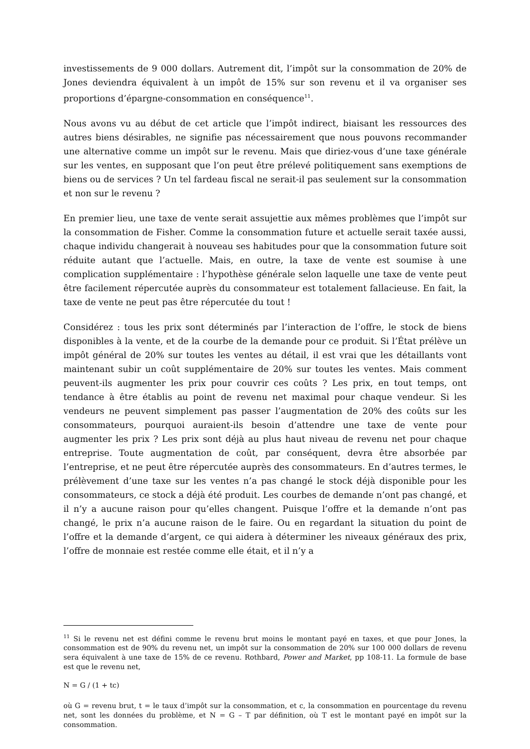investissements de 9 000 dollars. Autrement dit, l’impôt sur la consommation de 20% de Jones deviendra équivalent à un impôt de 15% sur son revenu et il va organiser ses proportions d’épargne-consommation en conséquence<sup>11</sup>.
Nous avons vu au début de cet article que l’impôt indirect, biaisant les ressources des autres biens désirables, ne signifie pas nécessairement que nous pouvons recommander une alternative comme un impôt sur le revenu. Mais que diriez-vous d’une taxe générale sur les ventes, en supposant que l’on peut être prélevé politiquement sans exemptions de biens ou de services ? Un tel fardeau fiscal ne serait-il pas seulement sur la consommation et non sur le revenu ?
En premier lieu, une taxe de vente serait assujettie aux mêmes problèmes que l’impôt sur la consommation de Fisher. Comme la consommation future et actuelle serait taxée aussi, chaque individu changerait à nouveau ses habitudes pour que la consommation future soit réduite autant que l’actuelle. Mais, en outre, la taxe de vente est soumise à une complication supplémentaire : l’hypothèse générale selon laquelle une taxe de vente peut être facilement répercutée auprès du consommateur est totalement fallacieuse. En fait, la taxe de vente ne peut pas être répercutée du tout !
Considérez : tous les prix sont déterminés par l’interaction de l’offre, le stock de biens disponibles à la vente, et de la courbe de la demande pour ce produit. Si l’État prélève un impôt général de 20% sur toutes les ventes au détail, il est vrai que les détaillants vont maintenant subir un coût supplémentaire de 20% sur toutes les ventes. Mais comment peuvent-ils augmenter les prix pour couvrir ces coûts ? Les prix, en tout temps, ont tendance à être établis au point de revenu net maximal pour chaque vendeur. Si les vendeurs ne peuvent simplement pas passer l’augmentation de 20% des coûts sur les consommateurs, pourquoi auraient-ils besoin d’attendre une taxe de vente pour augmenter les prix ? Les prix sont déjà au plus haut niveau de revenu net pour chaque entreprise. Toute augmentation de coût, par conséquent, devra être absorbée par l’entreprise, et ne peut être répercutée auprès des consommateurs. En d’autres termes, le prélèvement d’une taxe sur les ventes n’a pas changé le stock déjà disponible pour les consommateurs, ce stock a déjà été produit. Les courbes de demande n’ont pas changé, et il n’y a aucune raison pour qu’elles changent. Puisque l’offre et la demande n’ont pas changé, le prix n’a aucune raison de le faire. Ou en regardant la situation du point de l’offre et la demande d’argent, ce qui aidera à déterminer les niveaux généraux des prix, l’offre de monnaie est restée comme elle était, et il n’y a
<sup>11</sup> Si le revenu net est défini comme le revenu brut moins le montant payé en taxes, et que pour Jones, la consommation est de 90% du revenu net, un impôt sur la consommation de 20% sur 100 000 dollars de revenu sera équivalent à une taxe de 15% de ce revenu. Rothbard, Power and Market, pp 108-11. La formule de base est que le revenu net,
N = G / (1 + tc)
où G = revenu brut, t = le taux d’impôt sur la consommation, et c, la consommation en pourcentage du revenu net, sont les données du problème, et N = G – T par définition, où T est le montant payé en impôt sur la consommation.